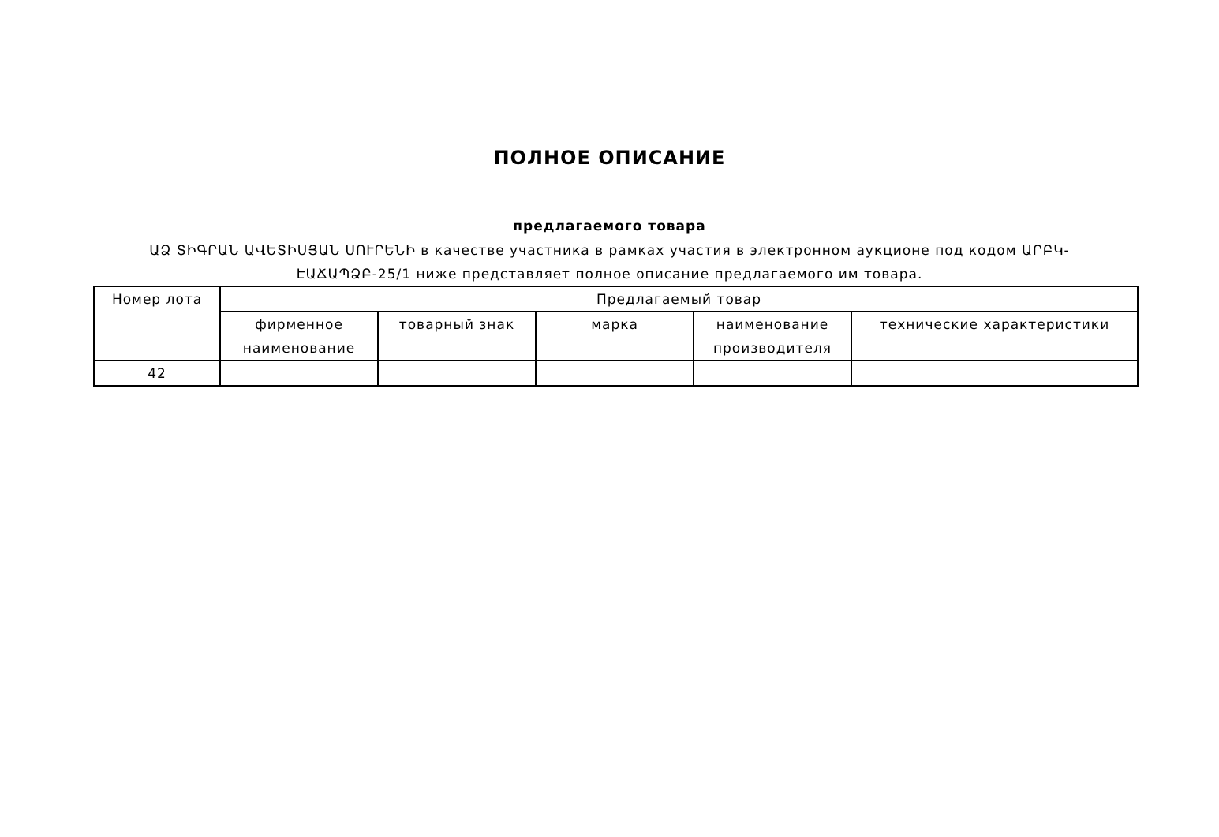ПОЛНОЕ ОПИСАНИЕ
предлагаемого товара
ԱՁ ՏԻԳՐԱՆ ԱՎԵՏԻՍՅԱՆ ՍՈՒՐԵՆԻ в качестве участника в рамках участия в электронном аукционе под кодом ԱՐԲԿ-ԷԱՃԱՊՁԲ-25/1 ниже представляет полное описание предлагаемого им товара.
| Номер лота | Предлагаемый товар | | | | |
| --- | --- | --- | --- | --- | --- |
| | фирменное наименование | товарный знак | марка | наименование производителя | технические характеристики |
| 42 | | | | | |